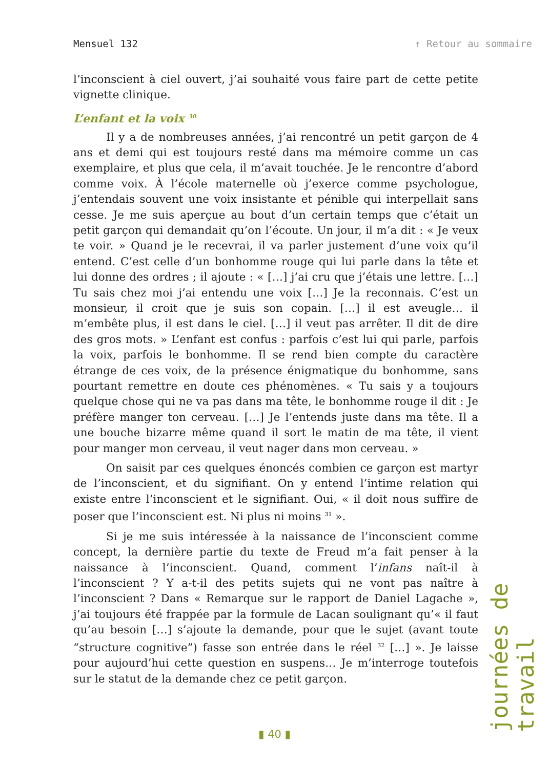Mensuel 132 ↑ Retour au sommaire
l’inconscient à ciel ouvert, j’ai souhaité vous faire part de cette petite vignette clinique.
L’enfant et la voix <sup>30</sup>
Il y a de nombreuses années, j’ai rencontré un petit garçon de 4 ans et demi qui est toujours resté dans ma mémoire comme un cas exemplaire, et plus que cela, il m’avait touchée. Je le rencontre d’abord comme voix. À l’école maternelle où j’exerce comme psychologue, j’entendais souvent une voix insistante et pénible qui interpellait sans cesse. Je me suis aperçue au bout d’un certain temps que c’était un petit garçon qui demandait qu’on l’écoute. Un jour, il m’a dit : « Je veux te voir. » Quand je le recevrai, il va parler justement d’une voix qu’il entend. C’est celle d’un bonhomme rouge qui lui parle dans la tête et lui donne des ordres ; il ajoute : « […] j’ai cru que j’étais une lettre. […] Tu sais chez moi j’ai entendu une voix […] Je la reconnais. C’est un monsieur, il croit que je suis son copain. […] il est aveugle… il m’embête plus, il est dans le ciel. […] il veut pas arrêter. Il dit de dire des gros mots. » L’enfant est confus : parfois c’est lui qui parle, parfois la voix, parfois le bonhomme. Il se rend bien compte du caractère étrange de ces voix, de la présence énigmatique du bonhomme, sans pourtant remettre en doute ces phénomènes. « Tu sais y a toujours quelque chose qui ne va pas dans ma tête, le bonhomme rouge il dit : Je préfère manger ton cerveau. […] Je l’entends juste dans ma tête. Il a une bouche bizarre même quand il sort le matin de ma tête, il vient pour manger mon cerveau, il veut nager dans mon cerveau. »
On saisit par ces quelques énoncés combien ce garçon est martyr de l’inconscient, et du signifiant. On y entend l’intime relation qui existe entre l’inconscient et le signifiant. Oui, « il doit nous suffire de poser que l’inconscient est. Ni plus ni moins <sup>31</sup> ».
Si je me suis intéressée à la naissance de l’inconscient comme concept, la dernière partie du texte de Freud m’a fait penser à la naissance à l’inconscient. Quand, comment l’infans naît-il à l’inconscient ? Y a-t-il des petits sujets qui ne vont pas naître à l’inconscient ? Dans « Remarque sur le rapport de Daniel Lagache », j’ai toujours été frappée par la formule de Lacan soulignant qu’« il faut qu’au besoin […] s’ajoute la demande, pour que le sujet (avant toute “structure cognitive”) fasse son entrée dans le réel <sup>32</sup> […] ». Je laisse pour aujourd’hui cette question en suspens… Je m’interroge toutefois sur le statut de la demande chez ce petit garçon.
journées de travail
▮ 40 ▮